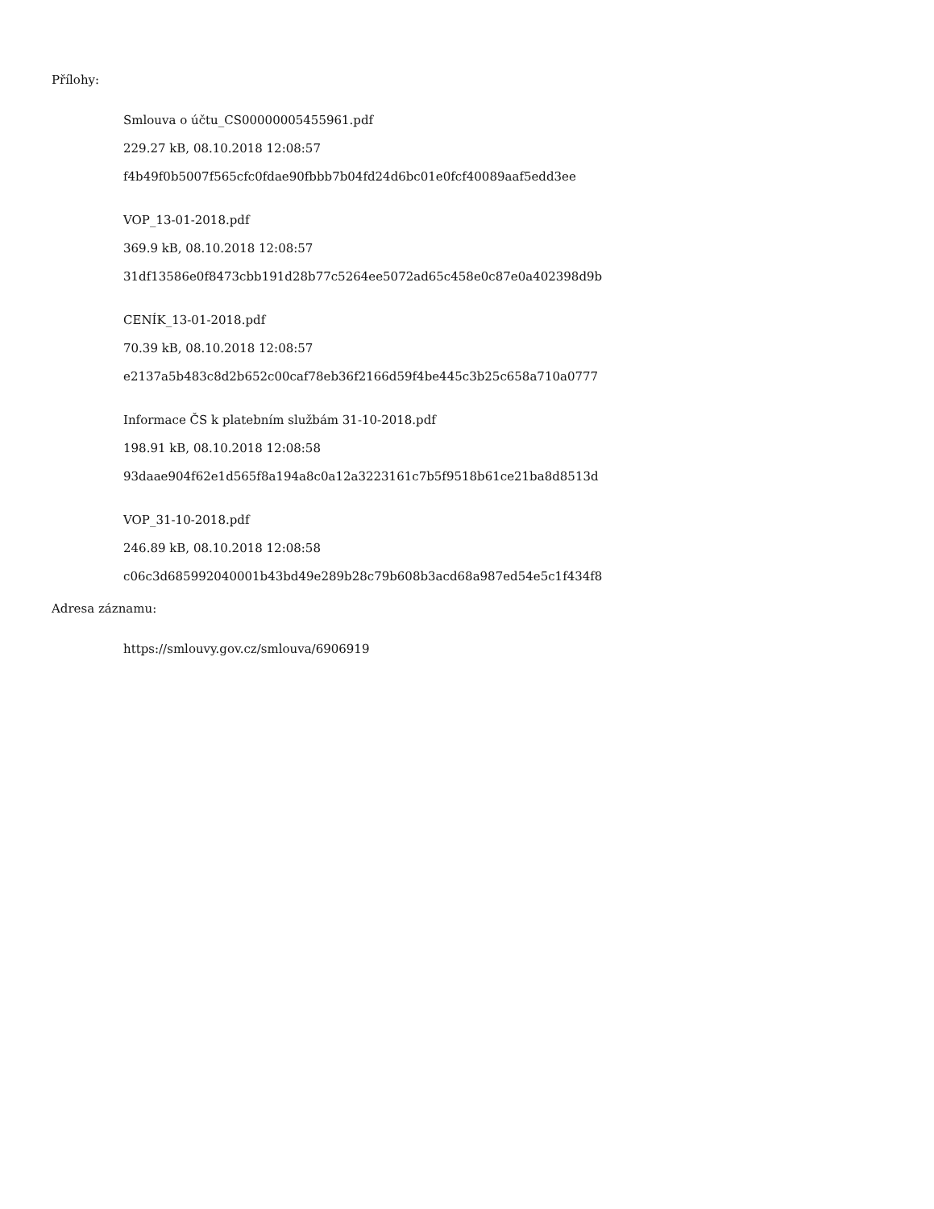Přílohy:
Smlouva o účtu_CS00000005455961.pdf
229.27 kB, 08.10.2018 12:08:57
f4b49f0b5007f565cfc0fdae90fbbb7b04fd24d6bc01e0fcf40089aaf5edd3ee
VOP_13-01-2018.pdf
369.9 kB, 08.10.2018 12:08:57
31df13586e0f8473cbb191d28b77c5264ee5072ad65c458e0c87e0a402398d9b
CENÍK_13-01-2018.pdf
70.39 kB, 08.10.2018 12:08:57
e2137a5b483c8d2b652c00caf78eb36f2166d59f4be445c3b25c658a710a0777
Informace ČS k platebním službám 31-10-2018.pdf
198.91 kB, 08.10.2018 12:08:58
93daae904f62e1d565f8a194a8c0a12a3223161c7b5f9518b61ce21ba8d8513d
VOP_31-10-2018.pdf
246.89 kB, 08.10.2018 12:08:58
c06c3d685992040001b43bd49e289b28c79b608b3acd68a987ed54e5c1f434f8
Adresa záznamu:
https://smlouvy.gov.cz/smlouva/6906919